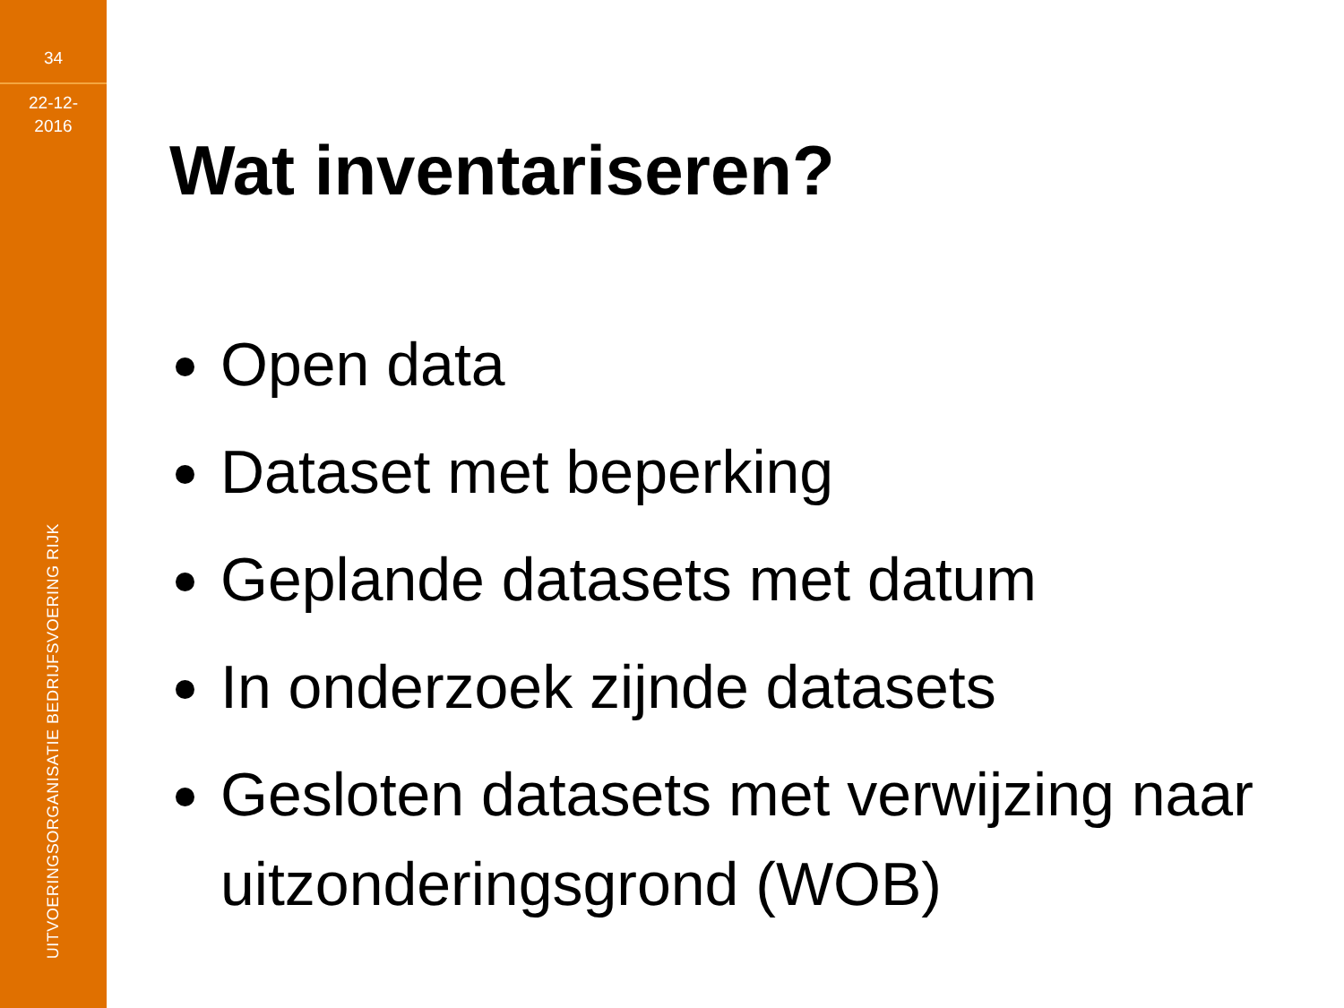34
22-12-
2016
UITVOERINGSORGANISATIE BEDRIJFSVOERING RIJK
Wat inventariseren?
Open data
Dataset met beperking
Geplande datasets met datum
In onderzoek zijnde datasets
Gesloten datasets met verwijzing naar uitzonderingsgrond (WOB)